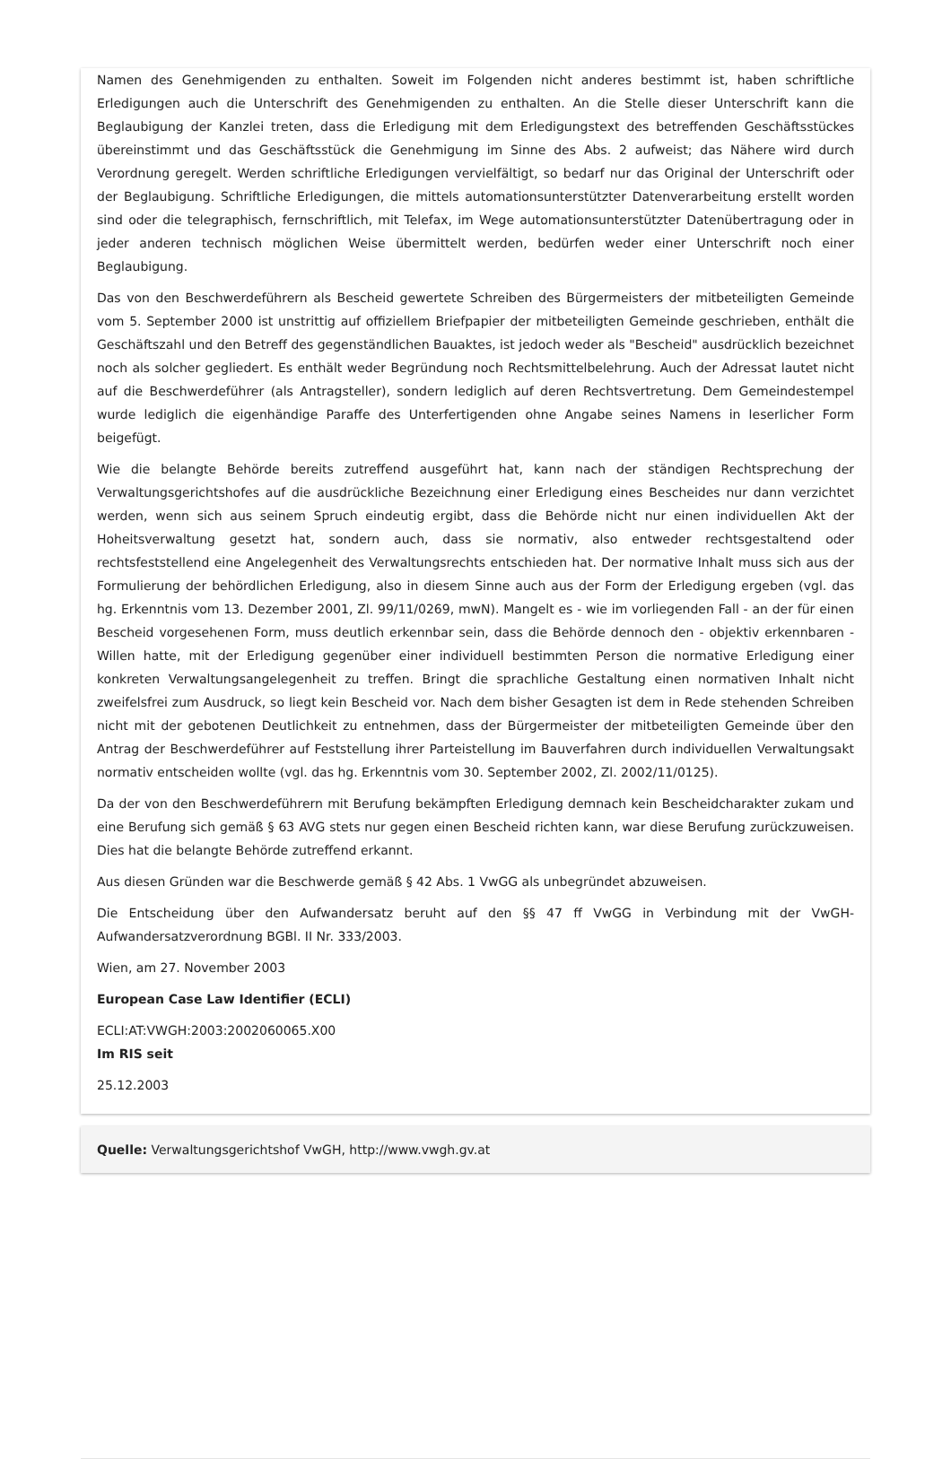Namen des Genehmigenden zu enthalten. Soweit im Folgenden nicht anderes bestimmt ist, haben schriftliche Erledigungen auch die Unterschrift des Genehmigenden zu enthalten. An die Stelle dieser Unterschrift kann die Beglaubigung der Kanzlei treten, dass die Erledigung mit dem Erledigungstext des betreffenden Geschäftsstückes übereinstimmt und das Geschäftsstück die Genehmigung im Sinne des Abs. 2 aufweist; das Nähere wird durch Verordnung geregelt. Werden schriftliche Erledigungen vervielfältigt, so bedarf nur das Original der Unterschrift oder der Beglaubigung. Schriftliche Erledigungen, die mittels automationsunterstützter Datenverarbeitung erstellt worden sind oder die telegraphisch, fernschriftlich, mit Telefax, im Wege automationsunterstützter Datenübertragung oder in jeder anderen technisch möglichen Weise übermittelt werden, bedürfen weder einer Unterschrift noch einer Beglaubigung.
Das von den Beschwerdeführern als Bescheid gewertete Schreiben des Bürgermeisters der mitbeteiligten Gemeinde vom 5. September 2000 ist unstrittig auf offiziellem Briefpapier der mitbeteiligten Gemeinde geschrieben, enthält die Geschäftszahl und den Betreff des gegenständlichen Bauaktes, ist jedoch weder als "Bescheid" ausdrücklich bezeichnet noch als solcher gegliedert. Es enthält weder Begründung noch Rechtsmittelbelehrung. Auch der Adressat lautet nicht auf die Beschwerdeführer (als Antragsteller), sondern lediglich auf deren Rechtsvertretung. Dem Gemeindestempel wurde lediglich die eigenhändige Paraffe des Unterfertigenden ohne Angabe seines Namens in leserlicher Form beigefügt.
Wie die belangte Behörde bereits zutreffend ausgeführt hat, kann nach der ständigen Rechtsprechung der Verwaltungsgerichtshofes auf die ausdrückliche Bezeichnung einer Erledigung eines Bescheides nur dann verzichtet werden, wenn sich aus seinem Spruch eindeutig ergibt, dass die Behörde nicht nur einen individuellen Akt der Hoheitsverwaltung gesetzt hat, sondern auch, dass sie normativ, also entweder rechtsgestaltend oder rechtsfeststellend eine Angelegenheit des Verwaltungsrechts entschieden hat. Der normative Inhalt muss sich aus der Formulierung der behördlichen Erledigung, also in diesem Sinne auch aus der Form der Erledigung ergeben (vgl. das hg. Erkenntnis vom 13. Dezember 2001, Zl. 99/11/0269, mwN). Mangelt es - wie im vorliegenden Fall - an der für einen Bescheid vorgesehenen Form, muss deutlich erkennbar sein, dass die Behörde dennoch den - objektiv erkennbaren - Willen hatte, mit der Erledigung gegenüber einer individuell bestimmten Person die normative Erledigung einer konkreten Verwaltungsangelegenheit zu treffen. Bringt die sprachliche Gestaltung einen normativen Inhalt nicht zweifelsfrei zum Ausdruck, so liegt kein Bescheid vor. Nach dem bisher Gesagten ist dem in Rede stehenden Schreiben nicht mit der gebotenen Deutlichkeit zu entnehmen, dass der Bürgermeister der mitbeteiligten Gemeinde über den Antrag der Beschwerdeführer auf Feststellung ihrer Parteistellung im Bauverfahren durch individuellen Verwaltungsakt normativ entscheiden wollte (vgl. das hg. Erkenntnis vom 30. September 2002, Zl. 2002/11/0125).
Da der von den Beschwerdeführern mit Berufung bekämpften Erledigung demnach kein Bescheidcharakter zukam und eine Berufung sich gemäß § 63 AVG stets nur gegen einen Bescheid richten kann, war diese Berufung zurückzuweisen. Dies hat die belangte Behörde zutreffend erkannt.
Aus diesen Gründen war die Beschwerde gemäß § 42 Abs. 1 VwGG als unbegründet abzuweisen.
Die Entscheidung über den Aufwandersatz beruht auf den §§ 47 ff VwGG in Verbindung mit der VwGH-Aufwandersatzverordnung BGBl. II Nr. 333/2003.
Wien, am 27. November 2003
European Case Law Identifier (ECLI)
ECLI:AT:VWGH:2003:2002060065.X00
Im RIS seit
25.12.2003
Quelle: Verwaltungsgerichtshof VwGH, http://www.vwgh.gv.at